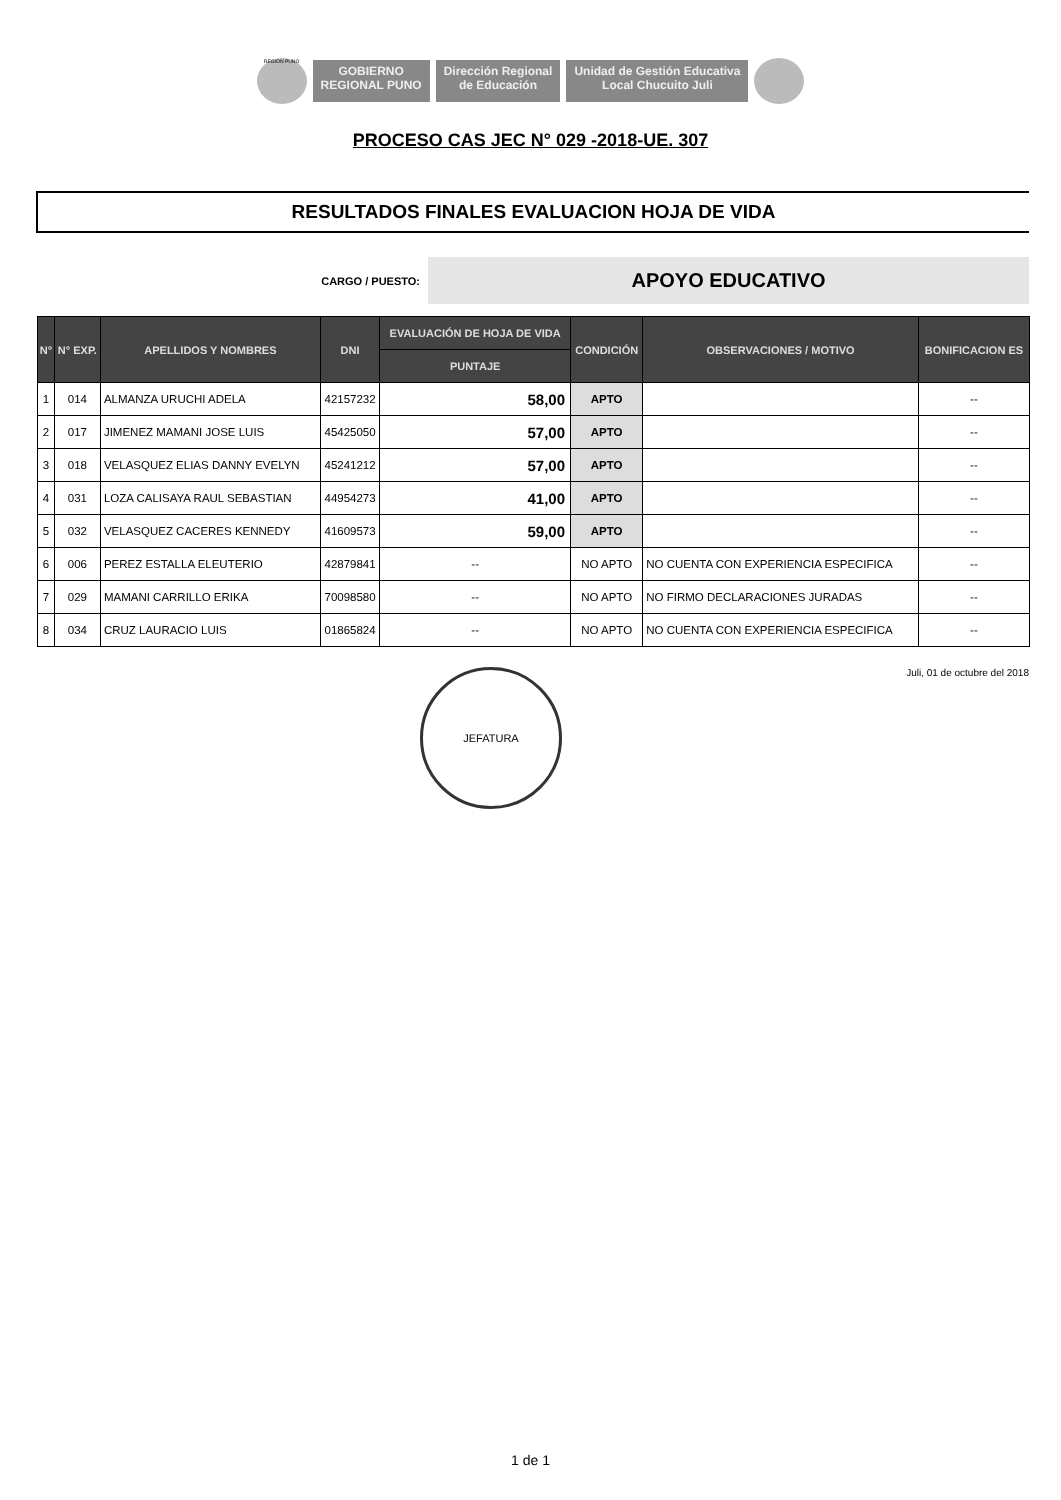REGION PUNO
GOBIERNO
REGIONAL PUNO
Dirección Regional
de Educación
Unidad de Gestión Educativa
Local Chucuito Juli
PROCESO CAS JEC N° 029 -2018-UE. 307
RESULTADOS FINALES EVALUACION HOJA DE VIDA
CARGO / PUESTO:
APOYO EDUCATIVO
| N° | N° EXP. | APELLIDOS Y NOMBRES | DNI | EVALUACIÓN DE HOJA DE VIDA | CONDICIÓN | OBSERVACIONES / MOTIVO | BONIFICACION ES |
| --- | --- | --- | --- | --- | --- | --- | --- |
| | | | | PUNTAJE | | | |
| 1 | 014 | ALMANZA URUCHI ADELA | 42157232 | 58,00 | APTO | | -- |
| 2 | 017 | JIMENEZ MAMANI JOSE LUIS | 45425050 | 57,00 | APTO | | -- |
| 3 | 018 | VELASQUEZ ELIAS DANNY EVELYN | 45241212 | 57,00 | APTO | | -- |
| 4 | 031 | LOZA CALISAYA RAUL SEBASTIAN | 44954273 | 41,00 | APTO | | -- |
| 5 | 032 | VELASQUEZ CACERES KENNEDY | 41609573 | 59,00 | APTO | | -- |
| 6 | 006 | PEREZ ESTALLA ELEUTERIO | 42879841 | -- | NO APTO | NO CUENTA CON EXPERIENCIA ESPECIFICA | -- |
| 7 | 029 | MAMANI CARRILLO ERIKA | 70098580 | -- | NO APTO | NO FIRMO DECLARACIONES JURADAS | -- |
| 8 | 034 | CRUZ LAURACIO LUIS | 01865824 | -- | NO APTO | NO CUENTA CON EXPERIENCIA ESPECIFICA | -- |
JEFATURA
Juli, 01 de octubre del 2018
1 de 1